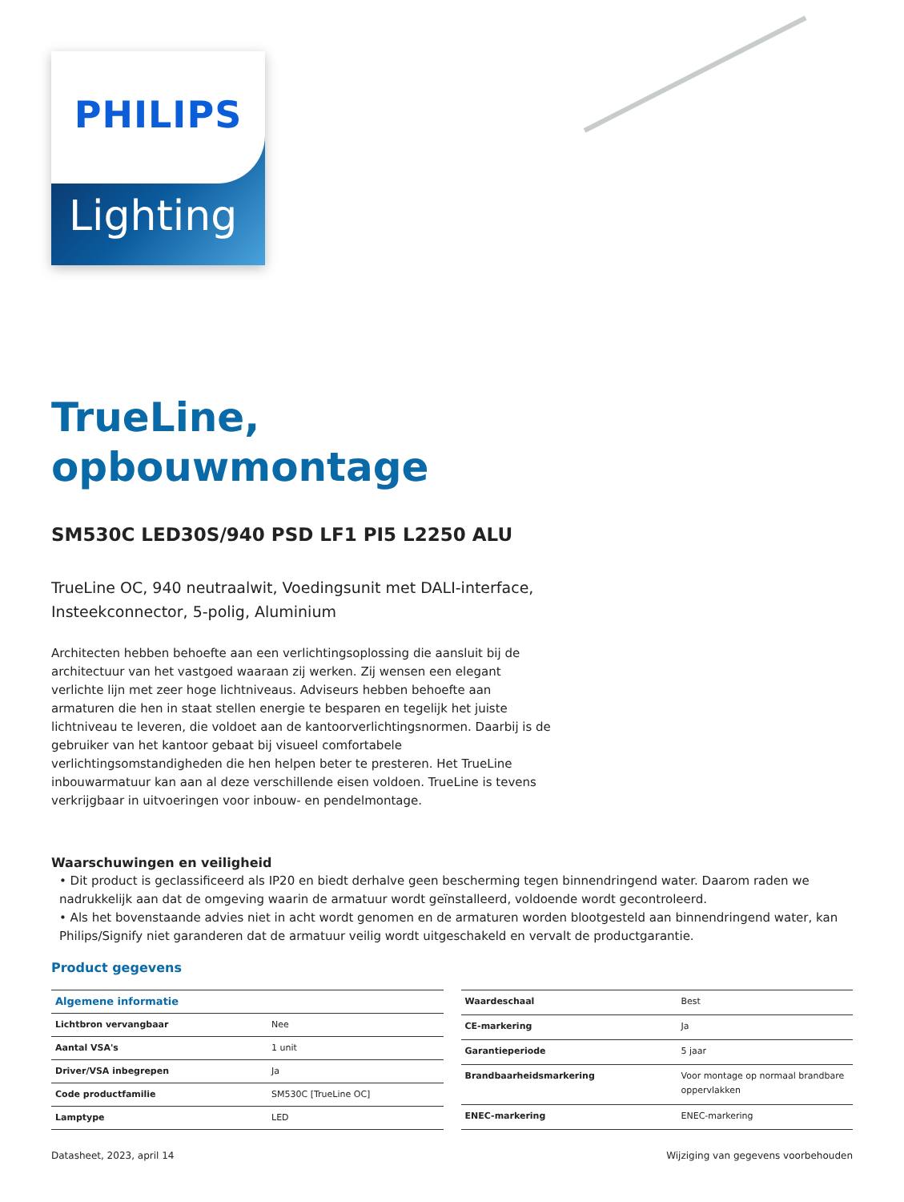Lighting
PHILIPS
TrueLine,
opbouwmontage
SM530C LED30S/940 PSD LF1 PI5 L2250 ALU
TrueLine OC, 940 neutraalwit, Voedingsunit met DALI-interface, Insteekconnector, 5-polig, Aluminium
Architecten hebben behoefte aan een verlichtingsoplossing die aansluit bij de architectuur van het vastgoed waaraan zij werken. Zij wensen een elegant verlichte lijn met zeer hoge lichtniveaus. Adviseurs hebben behoefte aan armaturen die hen in staat stellen energie te besparen en tegelijk het juiste lichtniveau te leveren, die voldoet aan de kantoorverlichtingsnormen. Daarbij is de gebruiker van het kantoor gebaat bij visueel comfortabele verlichtingsomstandigheden die hen helpen beter te presteren. Het TrueLine inbouwarmatuur kan aan al deze verschillende eisen voldoen. TrueLine is tevens verkrijgbaar in uitvoeringen voor inbouw- en pendelmontage.
Waarschuwingen en veiligheid
• Dit product is geclassificeerd als IP20 en biedt derhalve geen bescherming tegen binnendringend water. Daarom raden we nadrukkelijk aan dat de omgeving waarin de armatuur wordt geïnstalleerd, voldoende wordt gecontroleerd.
• Als het bovenstaande advies niet in acht wordt genomen en de armaturen worden blootgesteld aan binnendringend water, kan Philips/Signify niet garanderen dat de armatuur veilig wordt uitgeschakeld en vervalt de productgarantie.
Product gegevens
| Algemene informatie | |
| --- | --- |
| Lichtbron vervangbaar | Nee |
| Aantal VSA's | 1 unit |
| Driver/VSA inbegrepen | Ja |
| Code productfamilie | SM530C [TrueLine OC] |
| Lamptype | LED |
| Waardeschaal | Best |
| CE-markering | Ja |
| Garantieperiode | 5 jaar |
| Brandbaarheidsmarkering | Voor montage op normaal brandbare oppervlakken |
| ENEC-markering | ENEC-markering |
Datasheet, 2023, april 14 Wijziging van gegevens voorbehouden